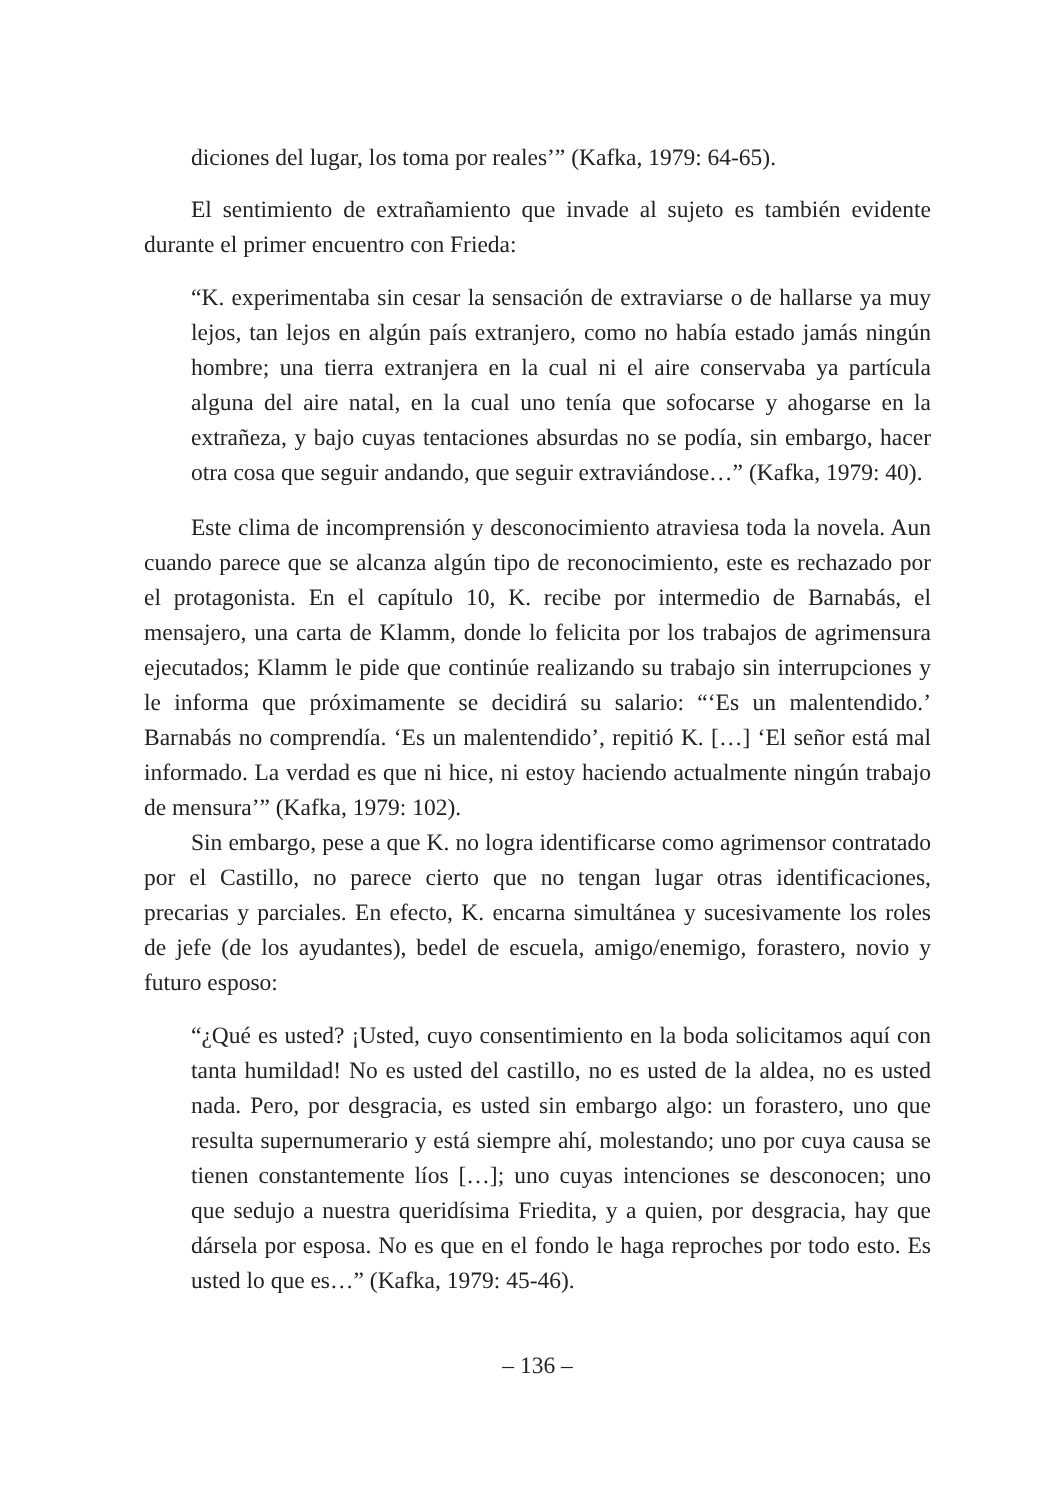diciones del lugar, los toma por reales’” (Kafka, 1979: 64-65).
El sentimiento de extrañamiento que invade al sujeto es también evidente durante el primer encuentro con Frieda:
“K. experimentaba sin cesar la sensación de extraviarse o de hallarse ya muy lejos, tan lejos en algún país extranjero, como no había estado jamás ningún hombre; una tierra extranjera en la cual ni el aire conservaba ya partícula alguna del aire natal, en la cual uno tenía que sofocarse y ahogarse en la extrañeza, y bajo cuyas tentaciones absurdas no se podía, sin embargo, hacer otra cosa que seguir andando, que seguir extraviándose…” (Kafka, 1979: 40).
Este clima de incomprensión y desconocimiento atraviesa toda la novela. Aun cuando parece que se alcanza algún tipo de reconocimiento, este es rechazado por el protagonista. En el capítulo 10, K. recibe por intermedio de Barnabás, el mensajero, una carta de Klamm, donde lo felicita por los trabajos de agrimensura ejecutados; Klamm le pide que continúe realizando su trabajo sin interrupciones y le informa que próximamente se decidirá su salario: “‘Es un malentendido.’ Barnabás no comprendía. ‘Es un malentendido’, repitió K. […] ‘El señor está mal informado. La verdad es que ni hice, ni estoy haciendo actualmente ningún trabajo de mensura’” (Kafka, 1979: 102).
Sin embargo, pese a que K. no logra identificarse como agrimensor contratado por el Castillo, no parece cierto que no tengan lugar otras identificaciones, precarias y parciales. En efecto, K. encarna simultánea y sucesivamente los roles de jefe (de los ayudantes), bedel de escuela, amigo/enemigo, forastero, novio y futuro esposo:
“¿Qué es usted? ¡Usted, cuyo consentimiento en la boda solicitamos aquí con tanta humildad! No es usted del castillo, no es usted de la aldea, no es usted nada. Pero, por desgracia, es usted sin embargo algo: un forastero, uno que resulta supernumerario y está siempre ahí, molestando; uno por cuya causa se tienen constantemente líos […]; uno cuyas intenciones se desconocen; uno que sedujo a nuestra queridísima Friedita, y a quien, por desgracia, hay que dársela por esposa. No es que en el fondo le haga reproches por todo esto. Es usted lo que es…” (Kafka, 1979: 45-46).
– 136 –